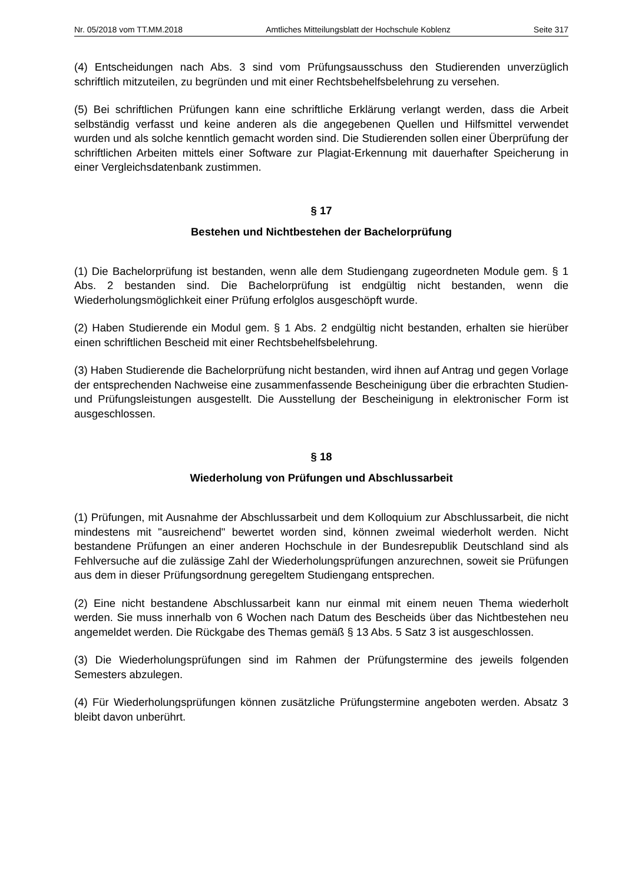Nr. 05/2018 vom TT.MM.2018 Amtliches Mitteilungsblatt der Hochschule Koblenz Seite 317
(4) Entscheidungen nach Abs. 3 sind vom Prüfungsausschuss den Studierenden unverzüglich schriftlich mitzuteilen, zu begründen und mit einer Rechtsbehelfsbelehrung zu versehen.
(5) Bei schriftlichen Prüfungen kann eine schriftliche Erklärung verlangt werden, dass die Arbeit selbständig verfasst und keine anderen als die angegebenen Quellen und Hilfsmittel verwendet wurden und als solche kenntlich gemacht worden sind. Die Studierenden sollen einer Überprüfung der schriftlichen Arbeiten mittels einer Software zur Plagiat-Erkennung mit dauerhafter Speicherung in einer Vergleichsdatenbank zustimmen.
§ 17
Bestehen und Nichtbestehen der Bachelorprüfung
(1) Die Bachelorprüfung ist bestanden, wenn alle dem Studiengang zugeordneten Module gem. § 1 Abs. 2 bestanden sind. Die Bachelorprüfung ist endgültig nicht bestanden, wenn die Wiederholungsmöglichkeit einer Prüfung erfolglos ausgeschöpft wurde.
(2) Haben Studierende ein Modul gem. § 1 Abs. 2 endgültig nicht bestanden, erhalten sie hierüber einen schriftlichen Bescheid mit einer Rechtsbehelfsbelehrung.
(3) Haben Studierende die Bachelorprüfung nicht bestanden, wird ihnen auf Antrag und gegen Vorlage der entsprechenden Nachweise eine zusammenfassende Bescheinigung über die erbrachten Studien- und Prüfungsleistungen ausgestellt. Die Ausstellung der Bescheinigung in elektronischer Form ist ausgeschlossen.
§ 18
Wiederholung von Prüfungen und Abschlussarbeit
(1) Prüfungen, mit Ausnahme der Abschlussarbeit und dem Kolloquium zur Abschlussarbeit, die nicht mindestens mit "ausreichend" bewertet worden sind, können zweimal wiederholt werden. Nicht bestandene Prüfungen an einer anderen Hochschule in der Bundesrepublik Deutschland sind als Fehlversuche auf die zulässige Zahl der Wiederholungsprüfungen anzurechnen, soweit sie Prüfungen aus dem in dieser Prüfungsordnung geregeltem Studiengang entsprechen.
(2) Eine nicht bestandene Abschlussarbeit kann nur einmal mit einem neuen Thema wiederholt werden. Sie muss innerhalb von 6 Wochen nach Datum des Bescheids über das Nichtbestehen neu angemeldet werden. Die Rückgabe des Themas gemäß § 13 Abs. 5 Satz 3 ist ausgeschlossen.
(3) Die Wiederholungsprüfungen sind im Rahmen der Prüfungstermine des jeweils folgenden Semesters abzulegen.
(4) Für Wiederholungsprüfungen können zusätzliche Prüfungstermine angeboten werden. Absatz 3 bleibt davon unberührt.